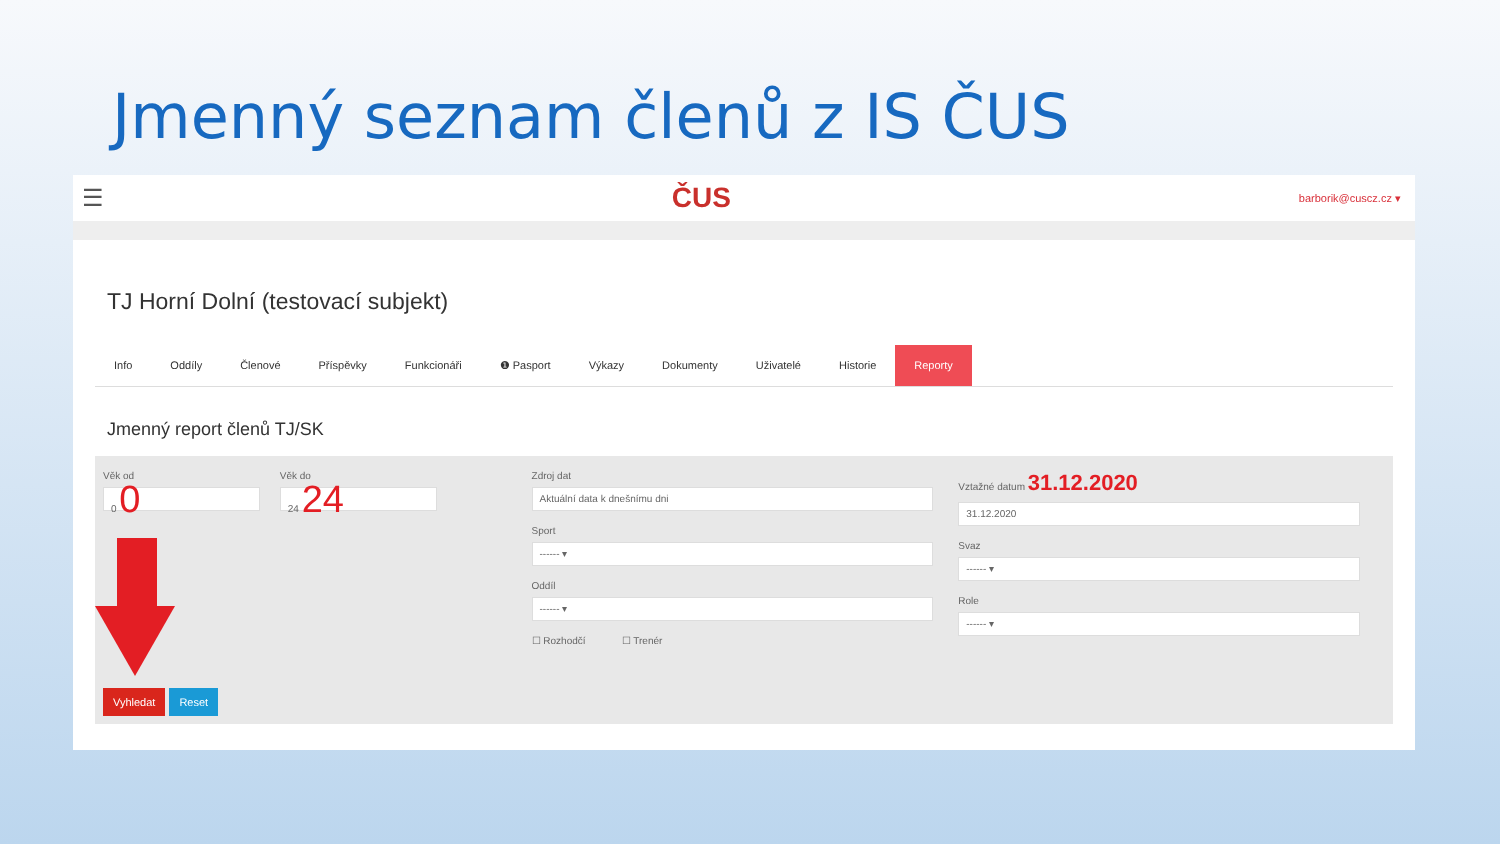Jmenný seznam členů z IS ČUS
☰ ČUS barborik@cuscz.cz ▾
TJ Horní Dolní (testovací subjekt)
Info Oddíly Členové Příspěvky Funkcionáři ❶ Pasport Výkazy Dokumenty Uživatelé Historie Reporty
Jmenný report členů TJ/SK
Věk od
0 0
Věk do
24 24
Zdroj dat
Aktuální data k dnešnímu dni
Sport
------ ▾
Oddíl
------ ▾
☐ Rozhodčí ☐ Trenér
Vztažné datum 31.12.2020
31.12.2020
Svaz
------ ▾
Role
------ ▾
Vyhledat Reset